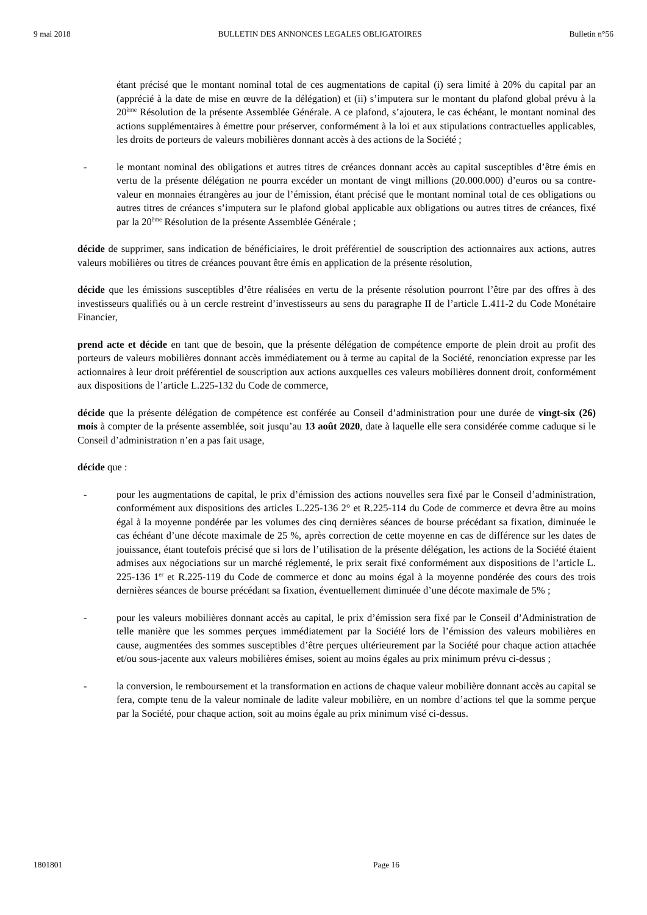9 mai 2018 BULLETIN DES ANNONCES LEGALES OBLIGATOIRES Bulletin n°56
étant précisé que le montant nominal total de ces augmentations de capital (i) sera limité à 20% du capital par an (apprécié à la date de mise en œuvre de la délégation) et (ii) s’imputera sur le montant du plafond global prévu à la 20<sup>ème</sup> Résolution de la présente Assemblée Générale. A ce plafond, s’ajoutera, le cas échéant, le montant nominal des actions supplémentaires à émettre pour préserver, conformément à la loi et aux stipulations contractuelles applicables, les droits de porteurs de valeurs mobilières donnant accès à des actions de la Société ;
- le montant nominal des obligations et autres titres de créances donnant accès au capital susceptibles d’être émis en vertu de la présente délégation ne pourra excéder un montant de vingt millions (20.000.000) d’euros ou sa contre-valeur en monnaies étrangères au jour de l’émission, étant précisé que le montant nominal total de ces obligations ou autres titres de créances s’imputera sur le plafond global applicable aux obligations ou autres titres de créances, fixé par la 20<sup>ème</sup> Résolution de la présente Assemblée Générale ;
décide de supprimer, sans indication de bénéficiaires, le droit préférentiel de souscription des actionnaires aux actions, autres valeurs mobilières ou titres de créances pouvant être émis en application de la présente résolution,
décide que les émissions susceptibles d’être réalisées en vertu de la présente résolution pourront l’être par des offres à des investisseurs qualifiés ou à un cercle restreint d’investisseurs au sens du paragraphe II de l’article L.411-2 du Code Monétaire Financier,
prend acte et décide en tant que de besoin, que la présente délégation de compétence emporte de plein droit au profit des porteurs de valeurs mobilières donnant accès immédiatement ou à terme au capital de la Société, renonciation expresse par les actionnaires à leur droit préférentiel de souscription aux actions auxquelles ces valeurs mobilières donnent droit, conformément aux dispositions de l’article L.225-132 du Code de commerce,
décide que la présente délégation de compétence est conférée au Conseil d’administration pour une durée de vingt-six (26) mois à compter de la présente assemblée, soit jusqu’au 13 août 2020, date à laquelle elle sera considérée comme caduque si le Conseil d’administration n’en a pas fait usage,
décide que :
- pour les augmentations de capital, le prix d’émission des actions nouvelles sera fixé par le Conseil d’administration, conformément aux dispositions des articles L.225-136 2° et R.225-114 du Code de commerce et devra être au moins égal à la moyenne pondérée par les volumes des cinq dernières séances de bourse précédant sa fixation, diminuée le cas échéant d’une décote maximale de 25 %, après correction de cette moyenne en cas de différence sur les dates de jouissance, étant toutefois précisé que si lors de l’utilisation de la présente délégation, les actions de la Société étaient admises aux négociations sur un marché réglementé, le prix serait fixé conformément aux dispositions de l’article L. 225-136 1<sup>er</sup> et R.225-119 du Code de commerce et donc au moins égal à la moyenne pondérée des cours des trois dernières séances de bourse précédant sa fixation, éventuellement diminuée d’une décote maximale de 5% ;
- pour les valeurs mobilières donnant accès au capital, le prix d’émission sera fixé par le Conseil d’Administration de telle manière que les sommes perçues immédiatement par la Société lors de l’émission des valeurs mobilières en cause, augmentées des sommes susceptibles d’être perçues ultérieurement par la Société pour chaque action attachée et/ou sous-jacente aux valeurs mobilières émises, soient au moins égales au prix minimum prévu ci-dessus ;
- la conversion, le remboursement et la transformation en actions de chaque valeur mobilière donnant accès au capital se fera, compte tenu de la valeur nominale de ladite valeur mobilière, en un nombre d’actions tel que la somme perçue par la Société, pour chaque action, soit au moins égale au prix minimum visé ci-dessus.
1801801 Page 16